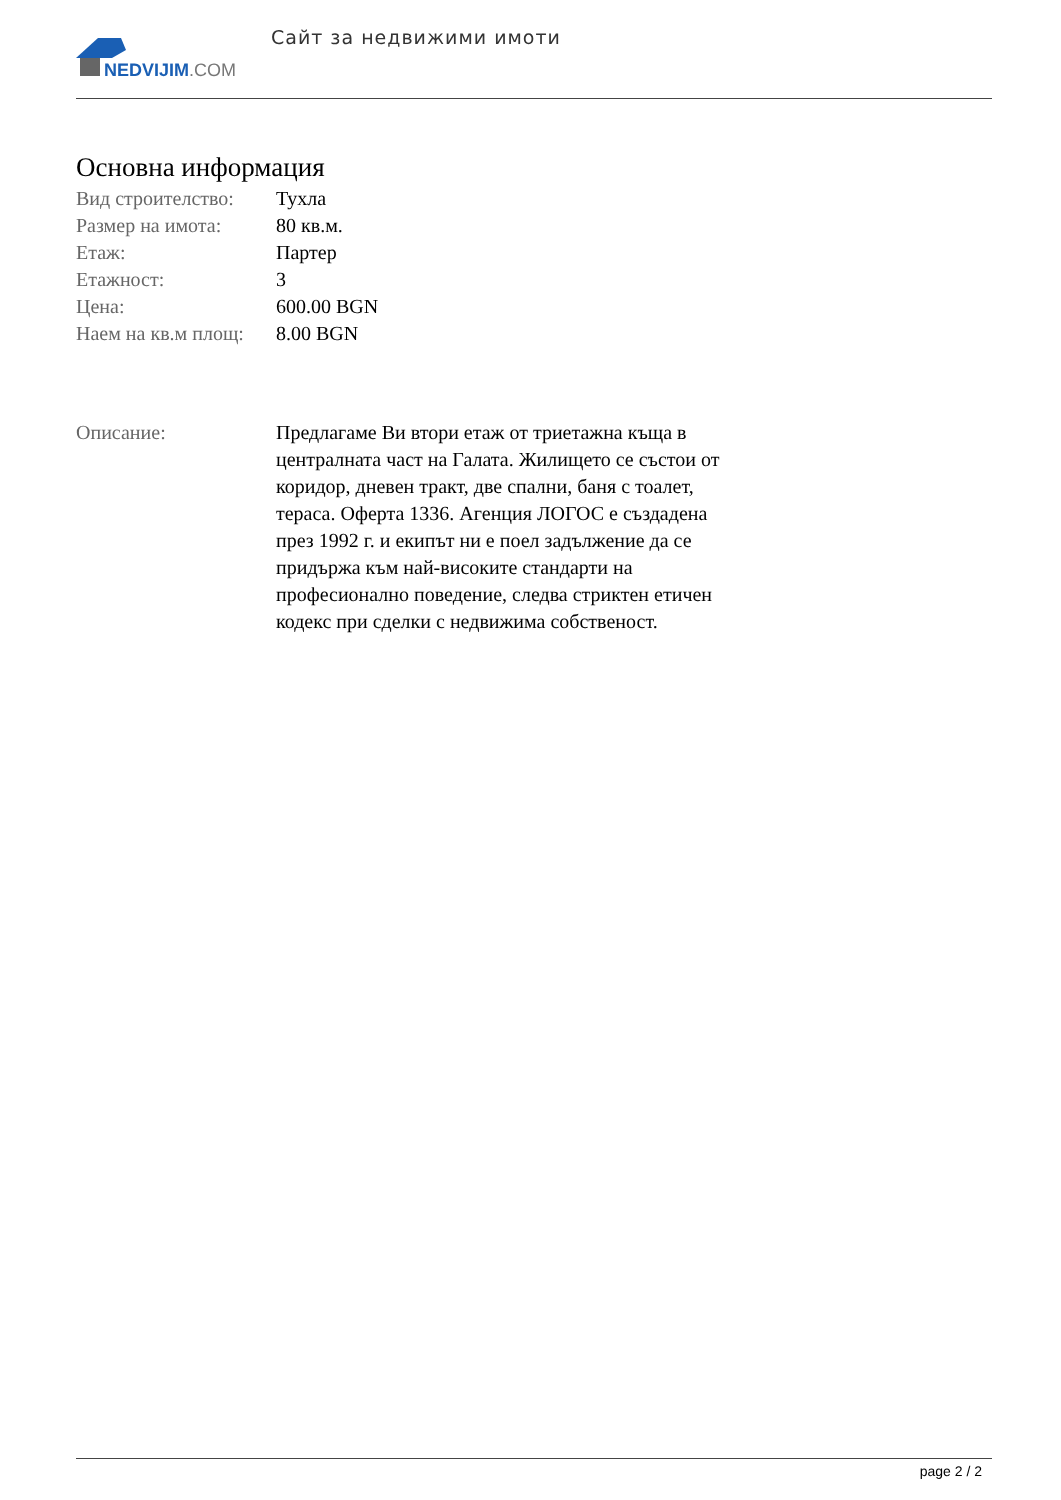NEDVIJIM.COM
Сайт за недвижими имоти
Основна информация
| Вид строителство: | Тухла |
| Размер на имота: | 80 кв.м. |
| Етаж: | Партер |
| Етажност: | 3 |
| Цена: | 600.00 BGN |
| Наем на кв.м площ: | 8.00 BGN |
| Описание: | Предлагаме Ви втори етаж от триетажна къща в централната част на Галата. Жилището се състои от коридор, дневен тракт, две спални, баня с тоалет, тераса. Оферта 1336. Агенция ЛОГОС е създадена през 1992 г. и екипът ни е поел задължение да се придържа към най-високите стандарти на професионално поведение, следва стриктен етичен кодекс при сделки с недвижима собственост. |
page 2 / 2